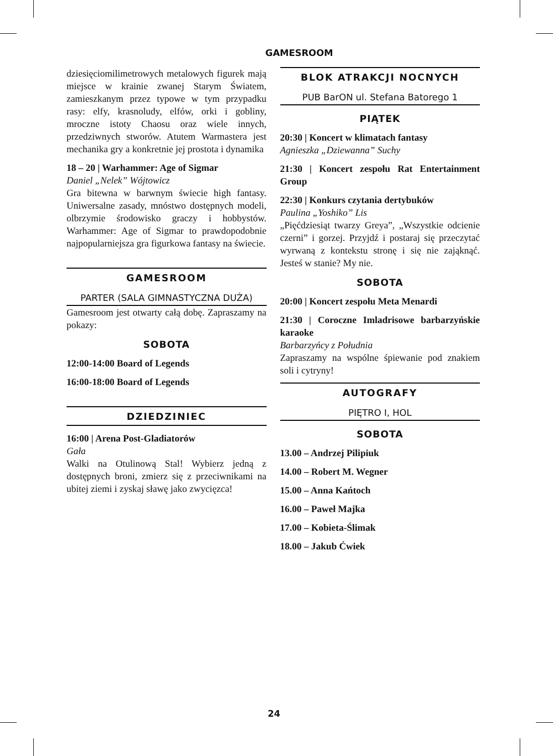GAMESROOM
dziesięciomilimetrowych metalowych figurek mają miejsce w krainie zwanej Starym Światem, zamieszkanym przez typowe w tym przypadku rasy: elfy, krasnoludy, elfów, orki i gobliny, mroczne istoty Chaosu oraz wiele innych, przedziwnych stworów. Atutem Warmastera jest mechanika gry a konkretnie jej prostota i dynamika
18 – 20 | Warhammer: Age of Sigmar
Daniel „Nelek” Wójtowicz
Gra bitewna w barwnym świecie high fantasy. Uniwersalne zasady, mnóstwo dostępnych modeli, olbrzymie środowisko graczy i hobbystów. Warhammer: Age of Sigmar to prawdopodobnie najpopularniejsza gra figurkowa fantasy na świecie.
GAMESROOM
PARTER (SALA GIMNASTYCZNA DUŻA)
Gamesroom jest otwarty całą dobę. Zapraszamy na pokazy:
SOBOTA
12:00-14:00 Board of Legends
16:00-18:00 Board of Legends
DZIEDZINIEC
16:00 | Arena Post-Gladiatorów
Gała
Walki na Otulinową Stal! Wybierz jedną z dostępnych broni, zmierz się z przeciwnikami na ubitej ziemi i zyskaj sławę jako zwycięzca!
BLOK ATRAKCJI NOCNYCH
PUB BarON ul. Stefana Batorego 1
PIĄTEK
20:30 | Koncert w klimatach fantasy
Agnieszka „Dziewanna” Suchy
21:30 | Koncert zespołu Rat Entertainment Group
22:30 | Konkurs czytania dertybuków
Paulina „Yoshiko” Lis
„Pięćdziesiąt twarzy Greya”, „Wszystkie odcienie czerni” i gorzej. Przyjdź i postaraj się przeczytać wyrwaną z kontekstu stronę i się nie zająknąć. Jesteś w stanie? My nie.
SOBOTA
20:00 | Koncert zespołu Meta Menardi
21:30 | Coroczne Imladrisowe barbarzyńskie karaoke
Barbarzyńcy z Południa
Zapraszamy na wspólne śpiewanie pod znakiem soli i cytryny!
AUTOGRAFY
PIĘTRO I, HOL
SOBOTA
13.00 – Andrzej Pilipiuk
14.00 – Robert M. Wegner
15.00 – Anna Kańtoch
16.00 – Paweł Majka
17.00 – Kobieta-Ślimak
18.00 – Jakub Ćwiek
24